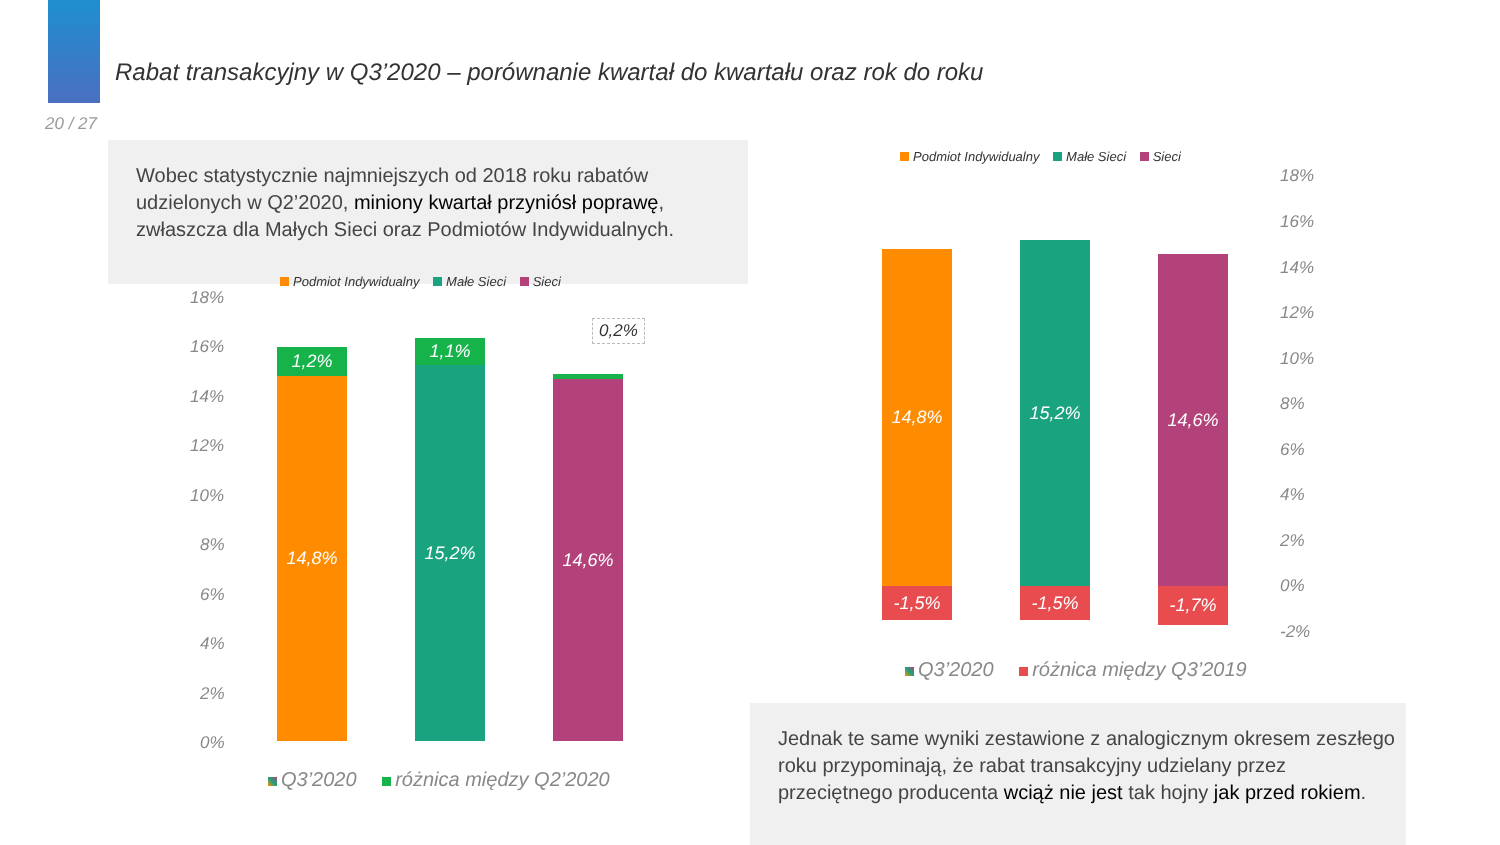Rabat transakcyjny w Q3’2020 – porównanie kwartał do kwartału oraz rok do roku
20 / 27
Wobec statystycznie najmniejszych od 2018 roku rabatów udzielonych w Q2’2020, miniony kwartał przyniósł poprawę, zwłaszcza dla Małych Sieci oraz Podmiotów Indywidualnych.
Podmiot Indywidualny Małe Sieci Sieci
18%
16%
14%
12%
10%
8%
6%
4%
2%
0%
1,2%
14,8%
1,1%
15,2%
14,6%
0,2%
Q3’2020 różnica między Q2’2020
Podmiot Indywidualny Małe Sieci Sieci
18%
16%
14%
12%
10%
8%
6%
4%
2%
0%
-2%
14,8%
-1,5%
15,2%
-1,5%
14,6%
-1,7%
Q3’2020 różnica między Q3’2019
Jednak te same wyniki zestawione z analogicznym okresem zeszłego roku przypominają, że rabat transakcyjny udzielany przez przeciętnego producenta wciąż nie jest tak hojny jak przed rokiem.